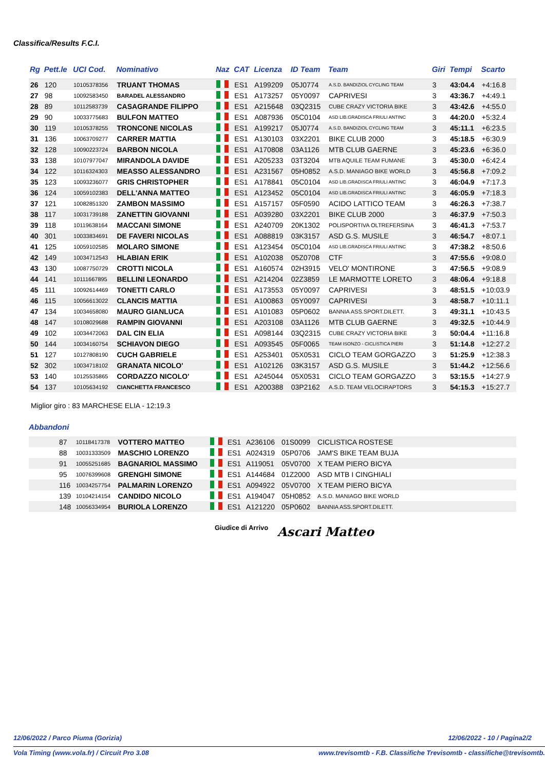Classifica/Results F.C.I.
| Rg | Pett.le | UCI Cod. | Nominativo | Naz | CAT | Licenza | ID Team | Team | Giri | Tempi | Scarto |
| --- | --- | --- | --- | --- | --- | --- | --- | --- | --- | --- | --- |
| 26 | 120 | 10105378356 | TRUANT THOMAS | | ES1 | A199209 | 05J0774 | A.S.D. BANDIZIOL CYCLING TEAM | 3 | 43:04.4 | +4:16.8 |
| 27 | 98 | 10092583450 | BARADEL ALESSANDRO | | ES1 | A173257 | 05Y0097 | CAPRIVESI | 3 | 43:36.7 | +4:49.1 |
| 28 | 89 | 10112583739 | CASAGRANDE FILIPPO | | ES1 | A215648 | 03Q2315 | CUBE CRAZY VICTORIA BIKE | 3 | 43:42.6 | +4:55.0 |
| 29 | 90 | 10033775683 | BULFON MATTEO | | ES1 | A087936 | 05C0104 | ASD LIB.GRADISCA FRIULI ANTINC | 3 | 44:20.0 | +5:32.4 |
| 30 | 119 | 10105378255 | TRONCONE NICOLAS | | ES1 | A199217 | 05J0774 | A.S.D. BANDIZIOL CYCLING TEAM | 3 | 45:11.1 | +6:23.5 |
| 31 | 136 | 10063709277 | CARRER MATTIA | | ES1 | A130103 | 03X2201 | BIKE CLUB 2000 | 3 | 45:18.5 | +6:30.9 |
| 32 | 128 | 10090223724 | BARBON NICOLA | | ES1 | A170808 | 03A1126 | MTB CLUB GAERNE | 3 | 45:23.6 | +6:36.0 |
| 33 | 138 | 10107977047 | MIRANDOLA DAVIDE | | ES1 | A205233 | 03T3204 | MTB AQUILE TEAM FUMANE | 3 | 45:30.0 | +6:42.4 |
| 34 | 122 | 10116324303 | MEASSO ALESSANDRO | | ES1 | A231567 | 05H0852 | A.S.D. MANIAGO BIKE WORLD | 3 | 45:56.8 | +7:09.2 |
| 35 | 123 | 10093236077 | GRIS CHRISTOPHER | | ES1 | A178841 | 05C0104 | ASD LIB.GRADISCA FRIULI ANTINC | 3 | 46:04.9 | +7:17.3 |
| 36 | 124 | 10059102383 | DELL'ANNA MATTEO | | ES1 | A123452 | 05C0104 | ASD LIB.GRADISCA FRIULI ANTINC | 3 | 46:05.9 | +7:18.3 |
| 37 | 121 | 10082851320 | ZAMBON MASSIMO | | ES1 | A157157 | 05F0590 | ACIDO LATTICO TEAM | 3 | 46:26.3 | +7:38.7 |
| 38 | 117 | 10031739188 | ZANETTIN GIOVANNI | | ES1 | A039280 | 03X2201 | BIKE CLUB 2000 | 3 | 46:37.9 | +7:50.3 |
| 39 | 118 | 10119638164 | MACCANI SIMONE | | ES1 | A240709 | 20K1302 | POLISPORTIVA OLTREFERSINA | 3 | 46:41.3 | +7:53.7 |
| 40 | 301 | 10033834691 | DE FAVERI NICOLAS | | ES1 | A088819 | 03K3157 | ASD G.S. MUSILE | 3 | 46:54.7 | +8:07.1 |
| 41 | 125 | 10059102585 | MOLARO SIMONE | | ES1 | A123454 | 05C0104 | ASD LIB.GRADISCA FRIULI ANTINC | 3 | 47:38.2 | +8:50.6 |
| 42 | 149 | 10034712543 | HLABIAN ERIK | | ES1 | A102038 | 05Z0708 | CTF | 3 | 47:55.6 | +9:08.0 |
| 43 | 130 | 10087750729 | CROTTI NICOLA | | ES1 | A160574 | 02H3915 | VELO' MONTIRONE | 3 | 47:56.5 | +9:08.9 |
| 44 | 141 | 10111667895 | BELLINI LEONARDO | | ES1 | A214204 | 02Z3859 | LE MARMOTTE LORETO | 3 | 48:06.4 | +9:18.8 |
| 45 | 111 | 10092614469 | TONETTI CARLO | | ES1 | A173553 | 05Y0097 | CAPRIVESI | 3 | 48:51.5 | +10:03.9 |
| 46 | 115 | 10056613022 | CLANCIS MATTIA | | ES1 | A100863 | 05Y0097 | CAPRIVESI | 3 | 48:58.7 | +10:11.1 |
| 47 | 134 | 10034658080 | MAURO GIANLUCA | | ES1 | A101083 | 05P0602 | BANNIA ASS.SPORT.DILETT. | 3 | 49:31.1 | +10:43.5 |
| 48 | 147 | 10108029688 | RAMPIN GIOVANNI | | ES1 | A203108 | 03A1126 | MTB CLUB GAERNE | 3 | 49:32.5 | +10:44.9 |
| 49 | 102 | 10034472063 | DAL CIN ELIA | | ES1 | A098144 | 03Q2315 | CUBE CRAZY VICTORIA BIKE | 3 | 50:04.4 | +11:16.8 |
| 50 | 144 | 10034160754 | SCHIAVON DIEGO | | ES1 | A093545 | 05F0065 | TEAM ISONZO - CICLISTICA PIERI | 3 | 51:14.8 | +12:27.2 |
| 51 | 127 | 10127808190 | CUCH GABRIELE | | ES1 | A253401 | 05X0531 | CICLO TEAM GORGAZZO | 3 | 51:25.9 | +12:38.3 |
| 52 | 302 | 10034718102 | GRANATA NICOLO' | | ES1 | A102126 | 03K3157 | ASD G.S. MUSILE | 3 | 51:44.2 | +12:56.6 |
| 53 | 140 | 10125535865 | CORDAZZO NICOLO' | | ES1 | A245044 | 05X0531 | CICLO TEAM GORGAZZO | 3 | 53:15.5 | +14:27.9 |
| 54 | 137 | 10105634192 | CIANCHETTA FRANCESCO | | ES1 | A200388 | 03P2162 | A.S.D. TEAM VELOCIRAPTORS | 3 | 54:15.3 | +15:27.7 |
Miglior giro : 83 MARCHESE ELIA - 12:19.3
Abbandoni
| | 87 | 10118417378 | VOTTERO MATTEO | | ES1 | A236106 | 01S0099 | CICLISTICA ROSTESE | |
| | 88 | 10031333509 | MASCHIO LORENZO | | ES1 | A024319 | 05P0706 | JAM'S BIKE TEAM BUJA | |
| | 91 | 10055251685 | BAGNARIOL MASSIMO | | ES1 | A119051 | 05V0700 | X TEAM PIERO BICYA | |
| | 95 | 10076399608 | GRENGHI SIMONE | | ES1 | A144684 | 01Z2000 | ASD MTB I CINGHIALI | |
| | 116 | 10034257754 | PALMARIN LORENZO | | ES1 | A094922 | 05V0700 | X TEAM PIERO BICYA | |
| | 139 | 10104214154 | CANDIDO NICOLO | | ES1 | A194047 | 05H0852 | A.S.D. MANIAGO BIKE WORLD | |
| | 148 | 10056334954 | BURIOLA LORENZO | | ES1 | A121220 | 05P0602 | BANNIA ASS.SPORT.DILETT. | |
Giudice di Arrivo Ascari Matteo
12/06/2022 / Parco Piuma (Gorizia)
12/06/2022 - 10 / Pagina2/2
Vola Timing (www.vola.fr) / Circuit Pro 3.08
www.trevisomtb - F.B. Classifiche Trevisomtb - classifiche@trevisomtb.